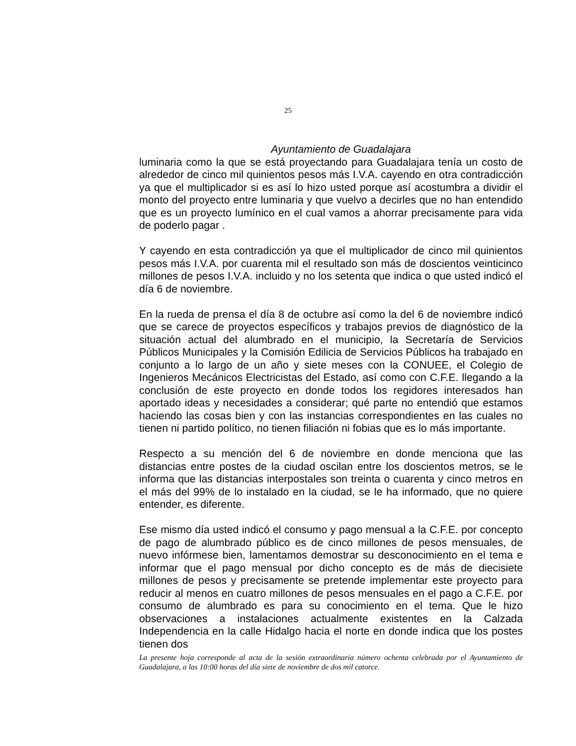25
Ayuntamiento de Guadalajara
luminaria como la que se está proyectando para Guadalajara tenía un costo de alrededor de cinco mil quinientos pesos más I.V.A. cayendo en otra contradicción ya que el multiplicador si es así lo hizo usted porque así acostumbra a dividir el monto del proyecto entre luminaria y que vuelvo a decirles que no han entendido que es un proyecto lumínico en el cual vamos a ahorrar precisamente para vida de poderlo pagar .
Y cayendo en esta contradicción ya que el multiplicador de cinco mil quinientos pesos más I.V.A. por cuarenta mil el resultado son más de doscientos veinticinco millones de pesos I.V.A. incluido y no los setenta que indica o que usted indicó el día 6 de noviembre.
En la rueda de prensa el día 8 de octubre así como la del 6 de noviembre indicó que se carece de proyectos específicos y trabajos previos de diagnóstico de la situación actual del alumbrado en el municipio, la Secretaría de Servicios Públicos Municipales y la Comisión Edilicia de Servicios Públicos ha trabajado en conjunto a lo largo de un año y siete meses con la CONUEE, el Colegio de Ingenieros Mecánicos Electricistas del Estado, así como con C.F.E. llegando a la conclusión de este proyecto en donde todos los regidores interesados han aportado ideas y necesidades a considerar; qué parte no entendió que estamos haciendo las cosas bien y con las instancias correspondientes en las cuales no tienen ni partido político, no tienen filiación ni fobias que es lo más importante.
Respecto a su mención del 6 de noviembre en donde menciona que las distancias entre postes de la ciudad oscilan entre los doscientos metros, se le informa que las distancias interpostales son treinta o cuarenta y cinco metros en el más del 99% de lo instalado en la ciudad, se le ha informado, que no quiere entender, es diferente.
Ese mismo día usted indicó el consumo y pago mensual a la C.F.E. por concepto de pago de alumbrado público es de cinco millones de pesos mensuales, de nuevo infórmese bien, lamentamos demostrar su desconocimiento en el tema e informar que el pago mensual por dicho concepto es de más de diecisiete millones de pesos y precisamente se pretende implementar este proyecto para reducir al menos en cuatro millones de pesos mensuales en el pago a C.F.E. por consumo de alumbrado es para su conocimiento en el tema. Que le hizo observaciones a instalaciones actualmente existentes en la Calzada Independencia en la calle Hidalgo hacia el norte en donde indica que los postes tienen dos
La presente hoja corresponde al acta de la sesión extraordinaria número ochenta celebrada por el Ayuntamiento de Guadalajara, a las 10:00 horas del día siete de noviembre de dos mil catorce.